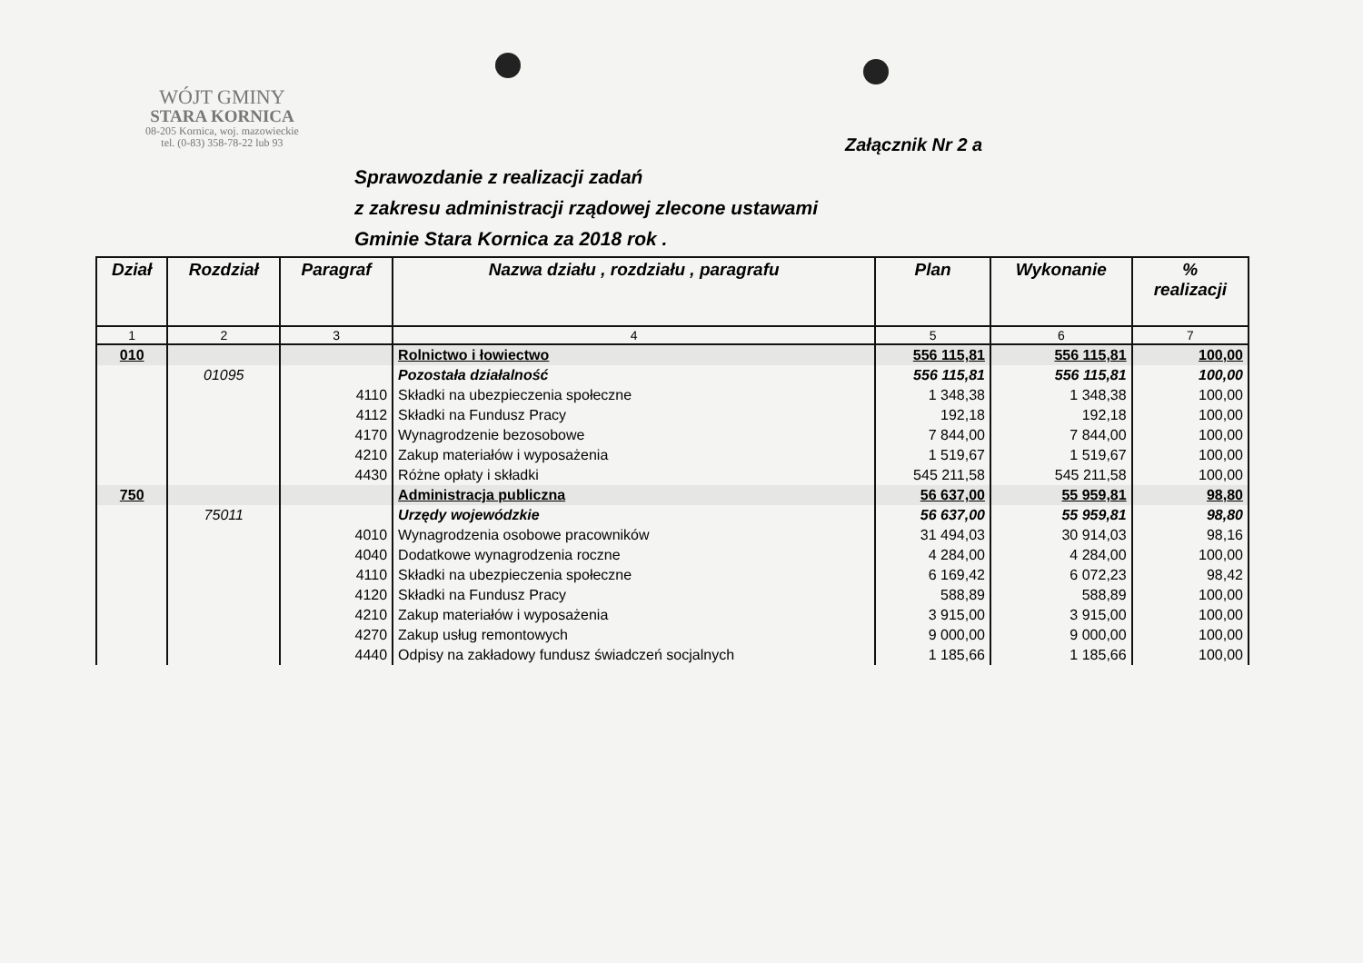WÓJT GMINY
STARA KORNICA
08-205 Kornica, woj. mazowieckie
tel. (0-83) 358-78-22 lub 93
Załącznik Nr 2 a
Sprawozdanie z realizacji zadań
z zakresu administracji rządowej zlecone ustawami
Gminie Stara Kornica za 2018 rok .
| Dział | Rozdział | Paragraf | Nazwa działu , rozdziału , paragrafu | Plan | Wykonanie | % realizacji |
| --- | --- | --- | --- | --- | --- | --- |
| 1 | 2 | 3 | 4 | 5 | 6 | 7 |
| 010 | | | Rolnictwo i łowiectwo | 556 115,81 | 556 115,81 | 100,00 |
| | 01095 | | Pozostała działalność | 556 115,81 | 556 115,81 | 100,00 |
| | | 4110 | Składki na ubezpieczenia społeczne | 1 348,38 | 1 348,38 | 100,00 |
| | | 4112 | Składki na Fundusz Pracy | 192,18 | 192,18 | 100,00 |
| | | 4170 | Wynagrodzenie bezosobowe | 7 844,00 | 7 844,00 | 100,00 |
| | | 4210 | Zakup materiałów i wyposażenia | 1 519,67 | 1 519,67 | 100,00 |
| | | 4430 | Różne opłaty i składki | 545 211,58 | 545 211,58 | 100,00 |
| 750 | | | Administracja publiczna | 56 637,00 | 55 959,81 | 98,80 |
| | 75011 | | Urzędy wojewódzkie | 56 637,00 | 55 959,81 | 98,80 |
| | | 4010 | Wynagrodzenia osobowe pracowników | 31 494,03 | 30 914,03 | 98,16 |
| | | 4040 | Dodatkowe wynagrodzenia roczne | 4 284,00 | 4 284,00 | 100,00 |
| | | 4110 | Składki na ubezpieczenia społeczne | 6 169,42 | 6 072,23 | 98,42 |
| | | 4120 | Składki na Fundusz Pracy | 588,89 | 588,89 | 100,00 |
| | | 4210 | Zakup materiałów i wyposażenia | 3 915,00 | 3 915,00 | 100,00 |
| | | 4270 | Zakup usług remontowych | 9 000,00 | 9 000,00 | 100,00 |
| | | 4440 | Odpisy na zakładowy fundusz świadczeń socjalnych | 1 185,66 | 1 185,66 | 100,00 |